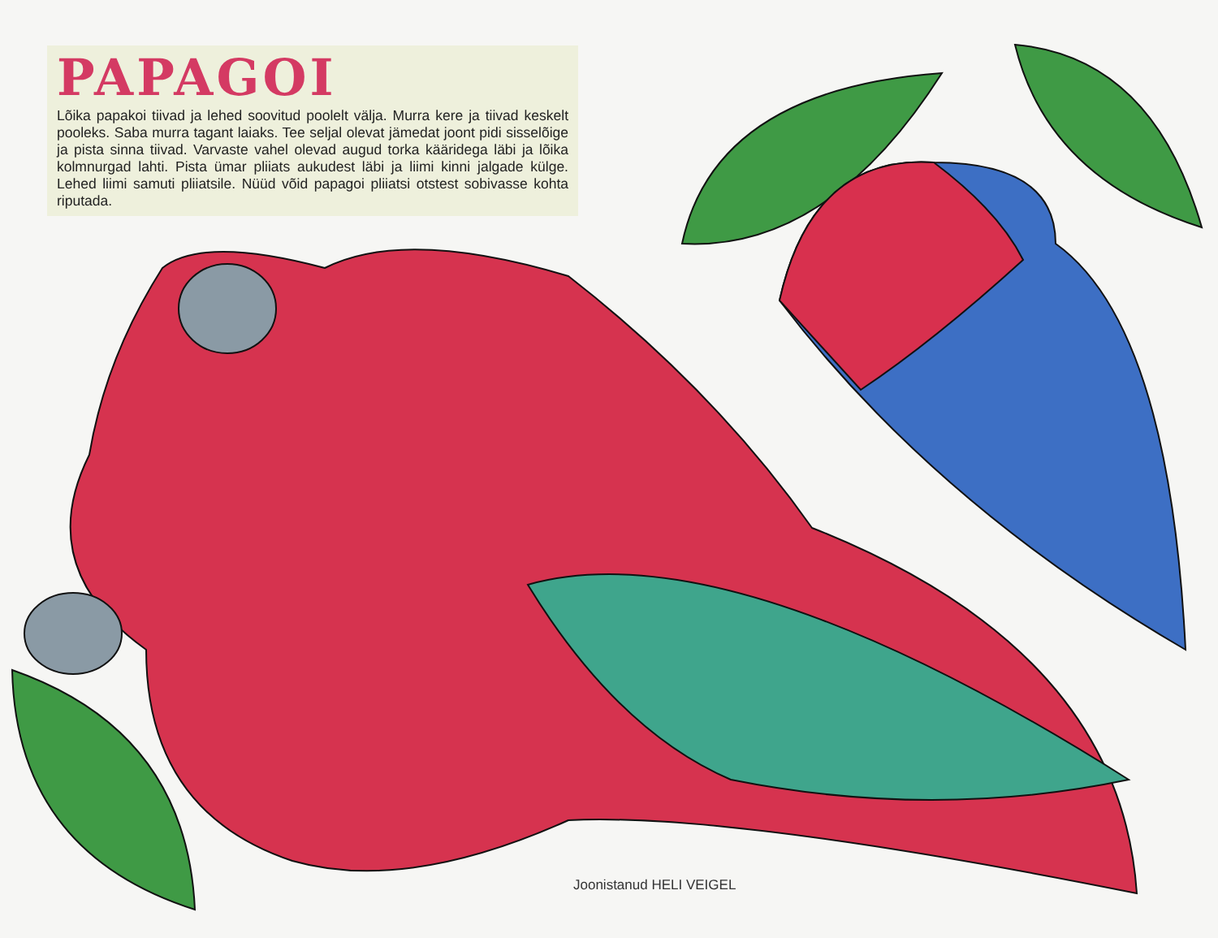PAPAGOI
Lõika papakoi tiivad ja lehed soovitud poolelt välja. Murra kere ja tiivad keskelt pooleks. Saba murra tagant laiaks. Tee seljal olevat jämedat joont pidi sisselõige ja pista sinna tiivad. Varvaste vahel olevad augud torka kääridega läbi ja lõika kolmnurgad lahti. Pista ümar pliiats aukudest läbi ja liimi kinni jalgade külge. Lehed liimi samuti pliiatsile. Nüüd võid papagoi pliiatsi otstest sobivasse kohta riputada.
Joonistanud HELI VEIGEL